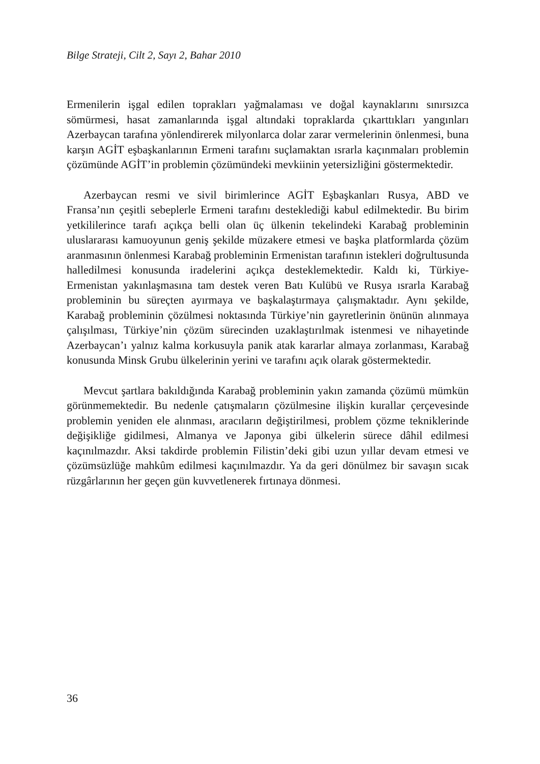Bilge Strateji, Cilt 2, Sayı 2, Bahar 2010
Ermenilerin işgal edilen toprakları yağmalaması ve doğal kaynaklarını sınırsızca sömürmesi, hasat zamanlarında işgal altındaki topraklarda çıkarttıkları yangınları Azerbaycan tarafına yönlendirerek milyonlarca dolar zarar vermelerinin önlenmesi, buna karşın AGİT eşbaşkanlarının Ermeni tarafını suçlamaktan ısrarla kaçınmaları problemin çözümünde AGİT’in problemin çözümündeki mevkiinin yetersizliğini göstermektedir.
Azerbaycan resmi ve sivil birimlerince AGİT Eşbaşkanları Rusya, ABD ve Fransa’nın çeşitli sebeplerle Ermeni tarafını desteklediği kabul edilmektedir. Bu birim yetkililerince tarafı açıkça belli olan üç ülkenin tekelindeki Karabağ probleminin uluslararası kamuoyunun geniş şekilde müzakere etmesi ve başka platformlarda çözüm aranmasının önlenmesi Karabağ probleminin Ermenistan tarafının istekleri doğrultusunda halledilmesi konusunda iradelerini açıkça desteklemektedir. Kaldı ki, Türkiye-Ermenistan yakınlaşmasına tam destek veren Batı Kulübü ve Rusya ısrarla Karabağ probleminin bu süreçten ayırmaya ve başkalaştırmaya çalışmaktadır. Aynı şekilde, Karabağ probleminin çözülmesi noktasında Türkiye’nin gayretlerinin önünün alınmaya çalışılması, Türkiye’nin çözüm sürecinden uzaklaştırılmak istenmesi ve nihayetinde Azerbaycan’ı yalnız kalma korkusuyla panik atak kararlar almaya zorlanması, Karabağ konusunda Minsk Grubu ülkelerinin yerini ve tarafını açık olarak göstermektedir.
Mevcut şartlara bakıldığında Karabağ probleminin yakın zamanda çözümü mümkün görünmemektedir. Bu nedenle çatışmaların çözülmesine ilişkin kurallar çerçevesinde problemin yeniden ele alınması, aracıların değiştirilmesi, problem çözme tekniklerinde değişikliğe gidilmesi, Almanya ve Japonya gibi ülkelerin sürece dâhil edilmesi kaçınılmazdır. Aksi takdirde problemin Filistin’deki gibi uzun yıllar devam etmesi ve çözümsüzlüğe mahkûm edilmesi kaçınılmazdır. Ya da geri dönülmez bir savaşın sıcak rüzgârlarının her geçen gün kuvvetlenerek fırtınaya dönmesi.
36